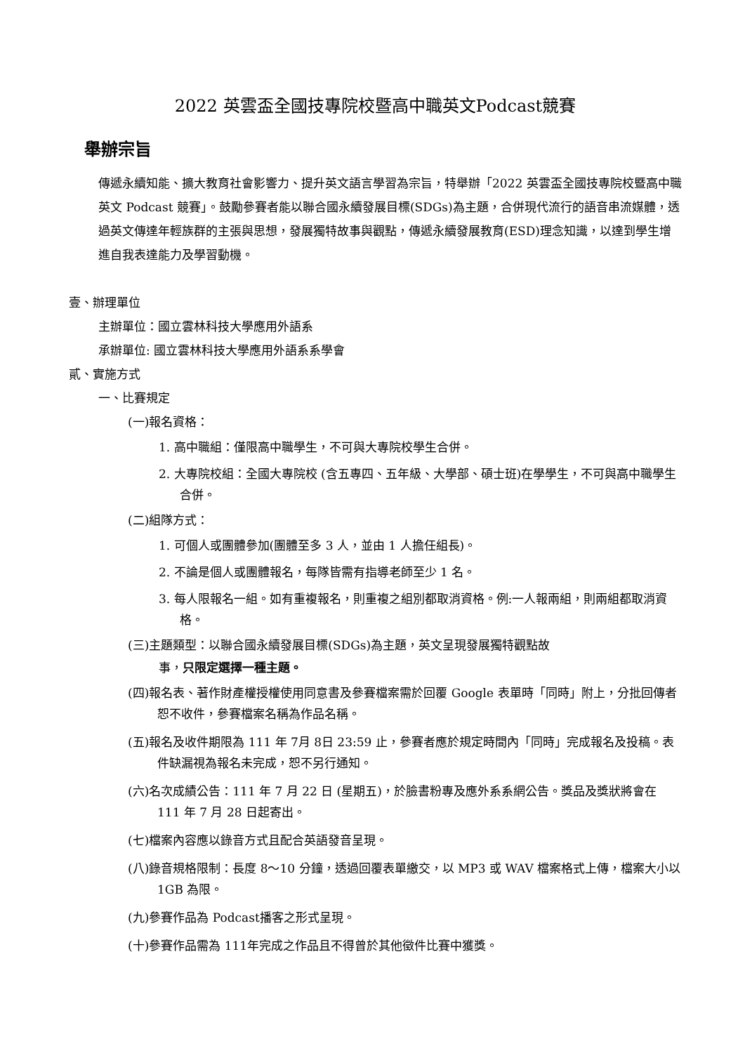2022 英雲盃全國技專院校暨高中職英文Podcast競賽
舉辦宗旨
傳遞永續知能、擴大教育社會影響力、提升英文語言學習為宗旨，特舉辦「2022 英雲盃全國技專院校暨高中職英文 Podcast 競賽」。鼓勵參賽者能以聯合國永續發展目標(SDGs)為主題，合併現代流行的語音串流媒體，透過英文傳達年輕族群的主張與思想，發展獨特故事與觀點，傳遞永續發展教育(ESD)理念知識，以達到學生增進自我表達能力及學習動機。
壹、辦理單位
主辦單位：國立雲林科技大學應用外語系
承辦單位: 國立雲林科技大學應用外語系系學會
貳、實施方式
一、比賽規定
(一)報名資格：
1. 高中職組：僅限高中職學生，不可與大專院校學生合併。
2. 大專院校組：全國大專院校 (含五專四、五年級、大學部、碩士班)在學學生，不可與高中職學生合併。
(二)組隊方式：
1. 可個人或團體參加(團體至多 3 人，並由 1 人擔任組長)。
2. 不論是個人或團體報名，每隊皆需有指導老師至少 1 名。
3. 每人限報名一組。如有重複報名，則重複之組別都取消資格。例:一人報兩組，則兩組都取消資格。
(三)主題類型：以聯合國永續發展目標(SDGs)為主題，英文呈現發展獨特觀點故
事，只限定選擇一種主題。
(四)報名表、著作財產權授權使用同意書及參賽檔案需於回覆 Google 表單時「同時」附上，分批回傳者恕不收件，參賽檔案名稱為作品名稱。
(五)報名及收件期限為 111 年 7月 8日 23:59 止，參賽者應於規定時間內「同時」完成報名及投稿。表件缺漏視為報名未完成，恕不另行通知。
(六)名次成績公告：111 年 7 月 22 日 (星期五)，於臉書粉專及應外系系網公告。獎品及獎狀將會在 111 年 7 月 28 日起寄出。
(七)檔案內容應以錄音方式且配合英語發音呈現。
(八)錄音規格限制：長度 8～10 分鐘，透過回覆表單繳交，以 MP3 或 WAV 檔案格式上傳，檔案大小以 1GB 為限。
(九)參賽作品為 Podcast播客之形式呈現。
(十)參賽作品需為 111年完成之作品且不得曾於其他徵件比賽中獲獎。